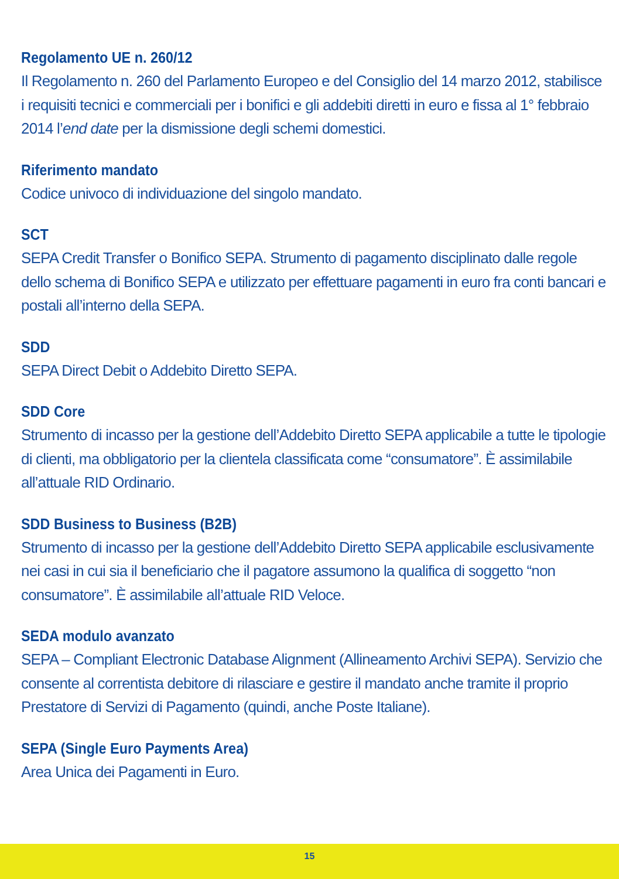Regolamento UE n. 260/12
Il Regolamento n. 260 del Parlamento Europeo e del Consiglio del 14 marzo 2012, stabilisce i requisiti tecnici e commerciali per i bonifici e gli addebiti diretti in euro e fissa al 1° febbraio 2014 l’end date per la dismissione degli schemi domestici.
Riferimento mandato
Codice univoco di individuazione del singolo mandato.
SCT
SEPA Credit Transfer o Bonifico SEPA. Strumento di pagamento disciplinato dalle regole dello schema di Bonifico SEPA e utilizzato per effettuare pagamenti in euro fra conti bancari e postali all’interno della SEPA.
SDD
SEPA Direct Debit o Addebito Diretto SEPA.
SDD Core
Strumento di incasso per la gestione dell’Addebito Diretto SEPA applicabile a tutte le tipologie di clienti, ma obbligatorio per la clientela classificata come “consumatore”. È assimilabile all’attuale RID Ordinario.
SDD Business to Business (B2B)
Strumento di incasso per la gestione dell’Addebito Diretto SEPA applicabile esclusivamente nei casi in cui sia il beneficiario che il pagatore assumono la qualifica di soggetto “non consumatore”. È assimilabile all’attuale RID Veloce.
SEDA modulo avanzato
SEPA – Compliant Electronic Database Alignment (Allineamento Archivi SEPA). Servizio che consente al correntista debitore di rilasciare e gestire il mandato anche tramite il proprio Prestatore di Servizi di Pagamento (quindi, anche Poste Italiane).
SEPA (Single Euro Payments Area)
Area Unica dei Pagamenti in Euro.
15